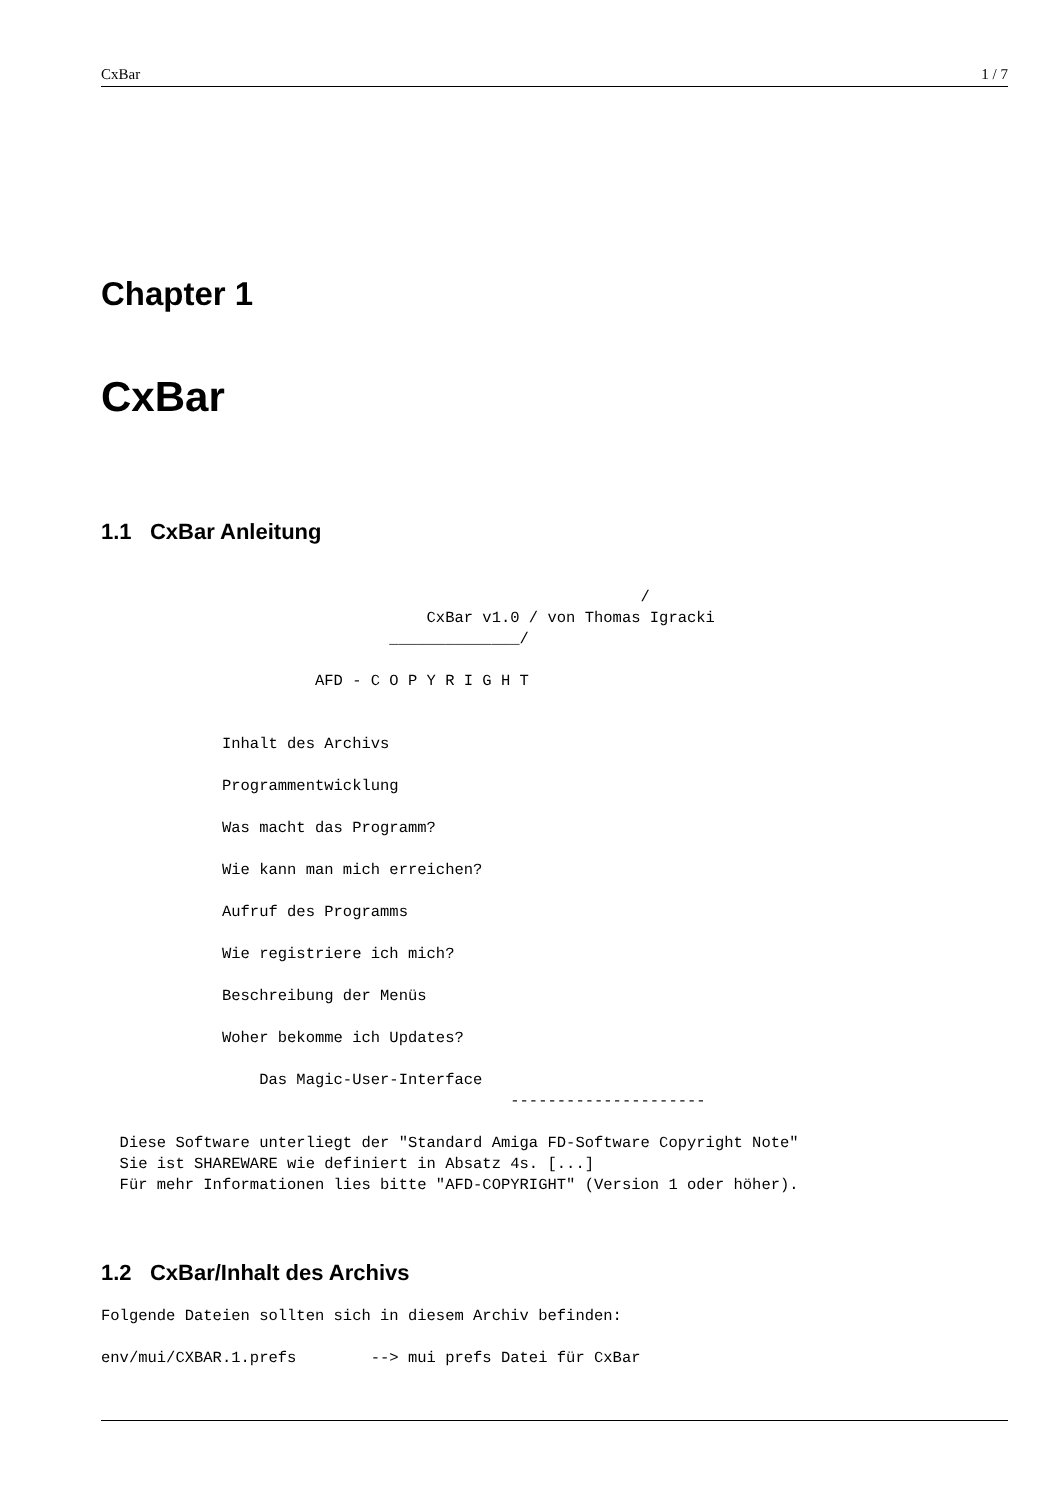CxBar 1 / 7
Chapter 1
CxBar
1.1 CxBar Anleitung
                                                          /
                                   CxBar v1.0 / von Thomas Igracki
                               ______________/

                       AFD - C O P Y R I G H T


             Inhalt des Archivs

             Programmentwicklung

             Was macht das Programm?

             Wie kann man mich erreichen?

             Aufruf des Programms

             Wie registriere ich mich?

             Beschreibung der Menüs

             Woher bekomme ich Updates?

                 Das Magic-User-Interface
                                            ---------------------

  Diese Software unterliegt der "Standard Amiga FD-Software Copyright Note"
  Sie ist SHAREWARE wie definiert in Absatz 4s. [...]
  Für mehr Informationen lies bitte "AFD-COPYRIGHT" (Version 1 oder höher).
1.2 CxBar/Inhalt des Archivs
Folgende Dateien sollten sich in diesem Archiv befinden:

env/mui/CXBAR.1.prefs        --> mui prefs Datei für CxBar